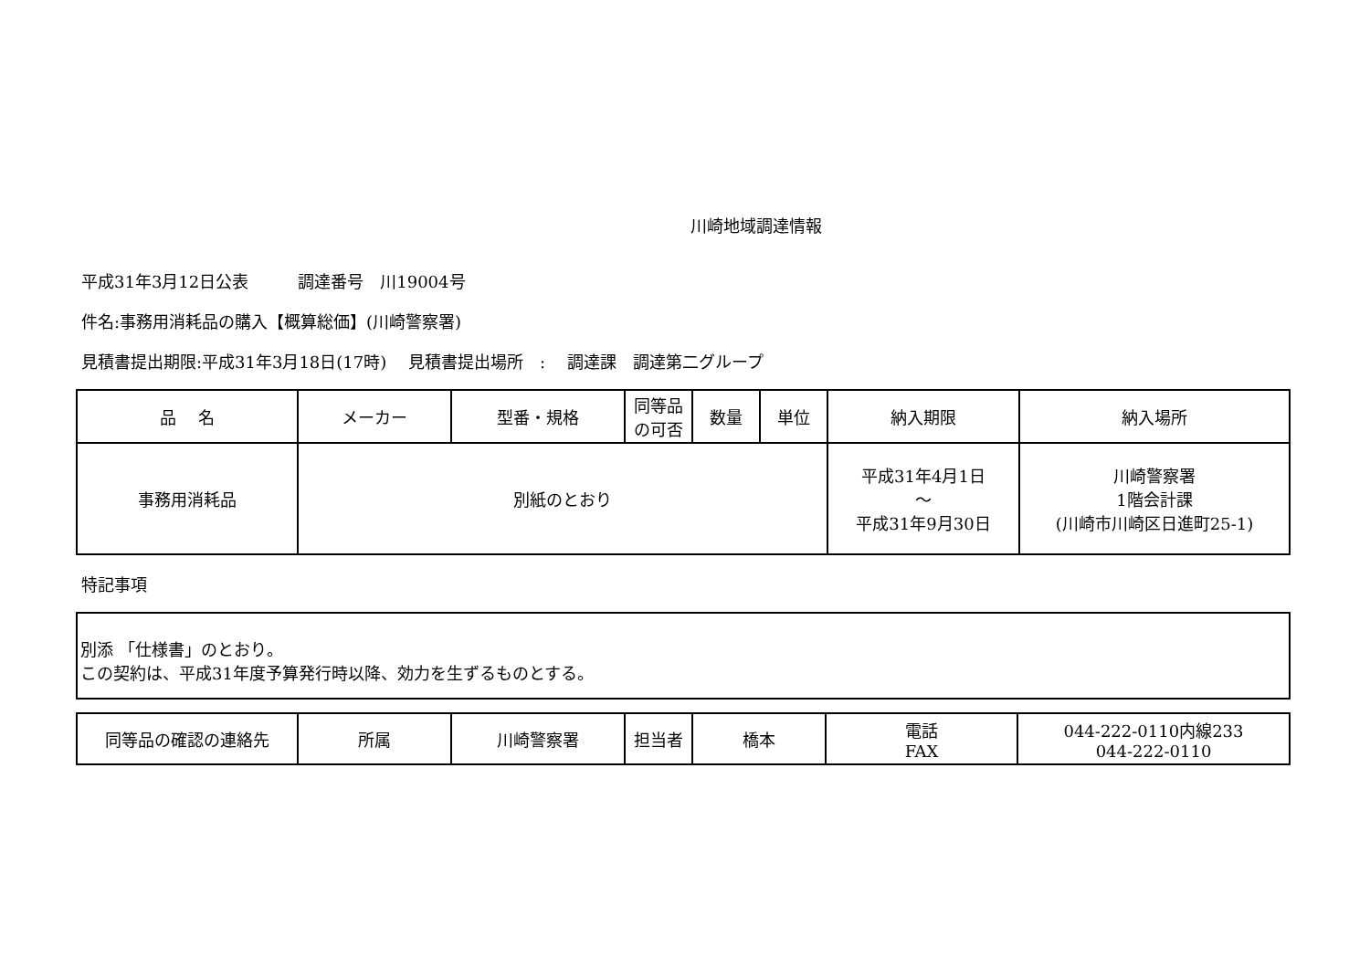川崎地域調達情報
平成31年3月12日公表　　　調達番号　川19004号
件名:事務用消耗品の購入【概算総価】(川崎警察署)
見積書提出期限:平成31年3月18日(17時)　 見積書提出場所　:　 調達課　調達第二グループ
| 品 名 | メーカー | 型番・規格 | 同等品 の可否 | 数量 | 単位 | 納入期限 | 納入場所 |
| --- | --- | --- | --- | --- | --- | --- | --- |
| 事務用消耗品 | 別紙のとおり | | | | | 平成31年4月1日 ～ 平成31年9月30日 | 川崎警察署 1階会計課 (川崎市川崎区日進町25-1) |
特記事項
別添 「仕様書」のとおり。
この契約は、平成31年度予算発行時以降、効力を生ずるものとする。
| 同等品の確認の連絡先 | 所属 | 川崎警察署 | 担当者 | 橋本 | 電話 FAX | 044-222-0110内線233 044-222-0110 |